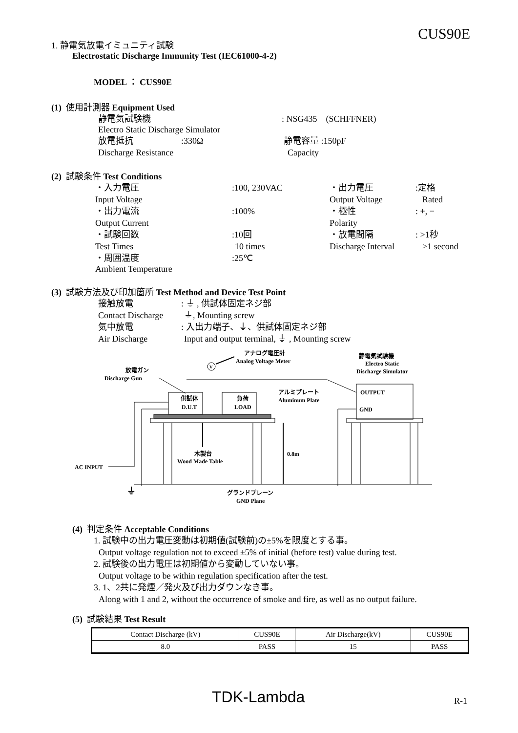CUS90E
1. 静電気放電イミュニティ試験
Electrostatic Discharge Immunity Test (IEC61000-4-2)
MODEL ： CUS90E
(1) 使用計測器 Equipment Used
静電気試験機 : NSG435 (SCHFFNER)
Electro Static Discharge Simulator
放電抵抗 :330Ω 静電容量 :150pF
Discharge Resistance Capacity
(2) 試験条件 Test Conditions
・入力電圧 :100, 230VAC ・出力電圧 :定格
Input Voltage Output Voltage Rated
・出力電流 :100% ・極性 : +, −
Output Current Polarity
・試験回数 :10回 ・放電間隔 : >1秒
Test Times 10 times Discharge Interval
>1 second
・周囲温度 :25℃
Ambient Temperature
(3) 試験方法及び印加箇所 Test Method and Device Test Point
接触放電 : ⏚ , 供試体固定ネジ部
Contact Discharge
⏚, Mounting screw
気中放電 : 入出力端子、⏚、供試体固定ネジ部
Air Discharge Input and output terminal, ⏚ , Mounting screw
アナログ電圧計
Analog Voltage Meter
V
放電ガン
Discharge Gun
静電気試験機
Electro Static
Discharge Simulator
OUTPUT
GND
供試体
D.U.T
負荷
LOAD
アルミプレート
Aluminum Plate
0.8m
木製台
Wood Made Table
AC INPUT
⏚
グランドプレーン
GND Plane
(4) 判定条件 Acceptable Conditions
1. 試験中の出力電圧変動は初期値(試験前)の±5%を限度とする事。
Output voltage regulation not to exceed ±5% of initial (before test) value during test.
2. 試験後の出力電圧は初期値から変動していない事。
Output voltage to be within regulation specification after the test.
3. 1、2共に発煙／発火及び出力ダウンなき事。
Along with 1 and 2, without the occurrence of smoke and fire, as well as no output failure.
(5) 試験結果 Test Result
| Contact Discharge (kV) | CUS90E | Air Discharge(kV) | CUS90E |
| 8.0 | PASS | 15 | PASS |
TDK-Lambda R-1